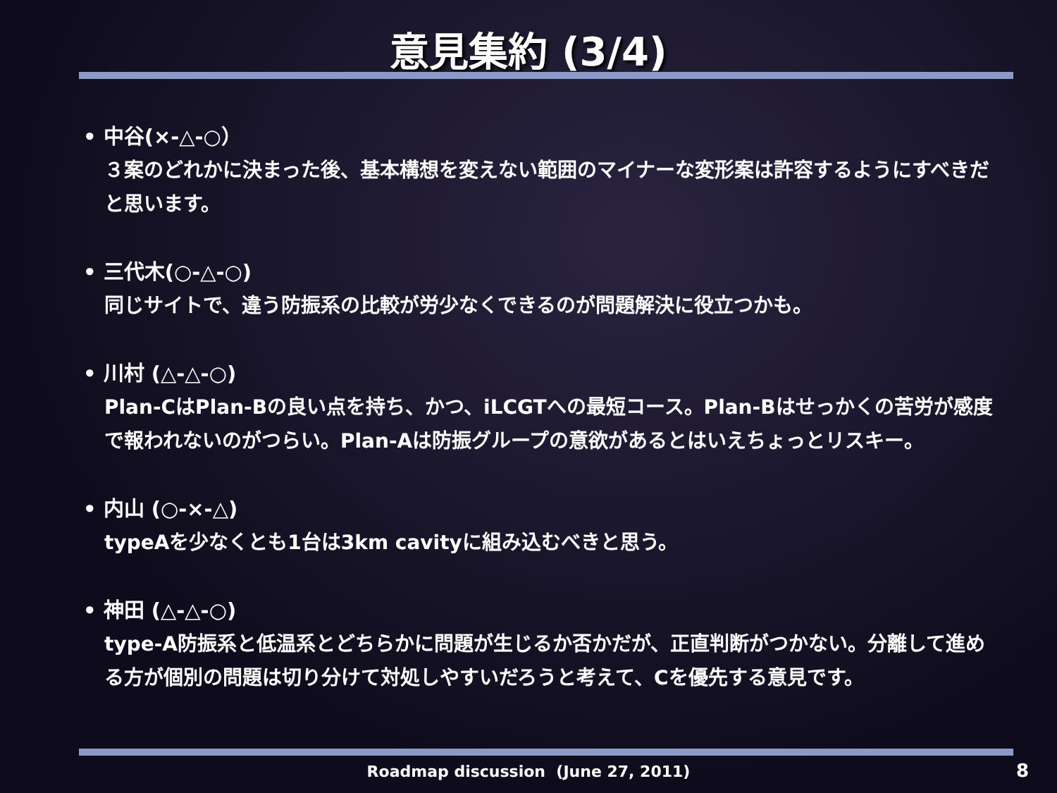意見集約 (3/4)
• 中谷(×-△-○）
３案のどれかに決まった後、基本構想を変えない範囲のマイナーな変形案は許容するようにすべきだと思います。
• 三代木(○-△-○)
同じサイトで、違う防振系の比較が労少なくできるのが問題解決に役立つかも。
• 川村 (△-△-○)
Plan-CはPlan-Bの良い点を持ち、かつ、iLCGTへの最短コース。Plan-Bはせっかくの苦労が感度で報われないのがつらい。Plan-Aは防振グループの意欲があるとはいえちょっとリスキー。
• 内山 (○-×-△)
typeAを少なくとも1台は3km cavityに組み込むべきと思う。
• 神田 (△-△-○)
type-A防振系と低温系とどちらかに問題が生じるか否かだが、正直判断がつかない。分離して進める方が個別の問題は切り分けて対処しやすいだろうと考えて、Cを優先する意見です。
Roadmap discussion (June 27, 2011) 8